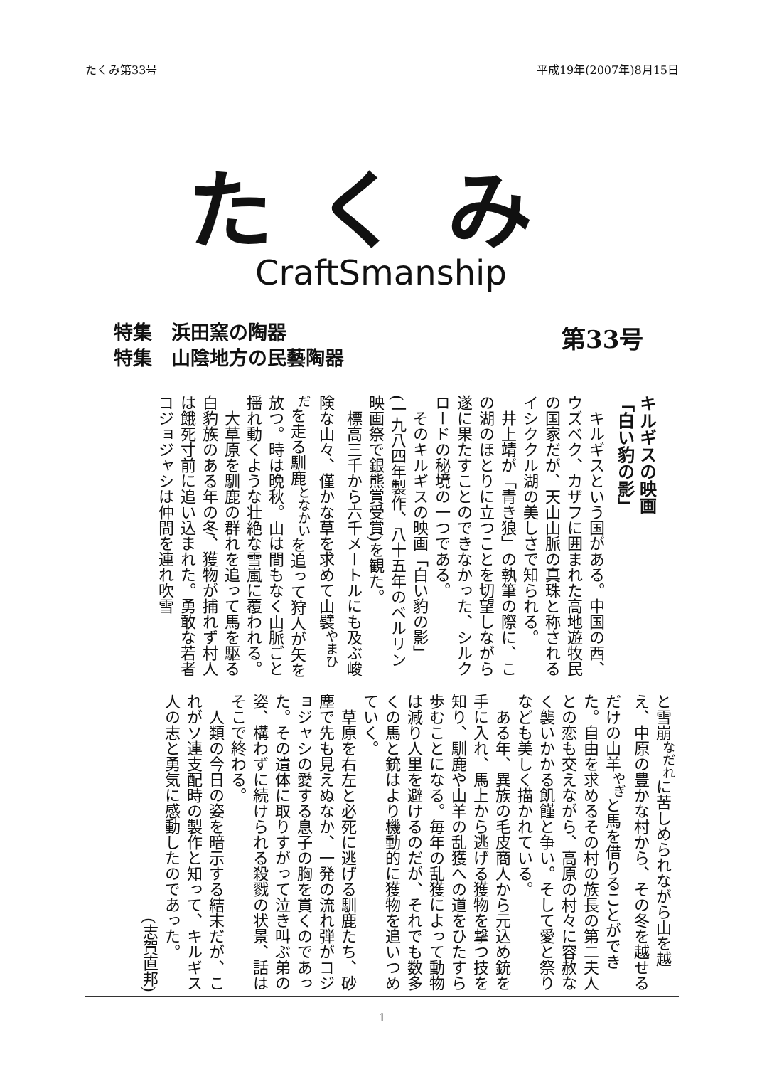たくみ第33号 平成19年(2007年)8月15日
たくみ
CraftSmanship
特集　浜田窯の陶器
特集　山陰地方の民藝陶器
第33号
キルギスの映画
「白い豹の影」
　キルギスという国がある。中国の西、ウズベク、カザフに囲まれた高地遊牧民の国家だが、天山山脈の真珠と称されるイシククル湖の美しさで知られる。
　井上靖が「青き狼」の執筆の際に、この湖のほとりに立つことを切望しながら遂に果たすことのできなかった、シルクロードの秘境の一つである。
　そのキルギスの映画「白い豹の影」(一九八四年製作、八十五年のベルリン映画祭で銀熊賞受賞)を観た。
　標高三千から六千メートルにも及ぶ峻険な山々、僅かな草を求めて山襞<sup>やまひだ</sup>を走る馴鹿<sup>となかい</sup>を追って狩人が矢を放つ。時は晩秋。山は間もなく山脈ごと揺れ動くような壮絶な雪嵐に覆われる。
　大草原を馴鹿の群れを追って馬を駆る白豹族のある年の冬、獲物が捕れず村人は餓死寸前に追い込まれた。勇敢な若者コジョジャシは仲間を連れ吹雪
と雪崩<sup>なだれ</sup>に苦しめられながら山を越え、中原の豊かな村から、その冬を越せるだけの山羊<sup>やぎ</sup>と馬を借りることができた。自由を求めるその村の族長の第二夫人との恋も交えながら、高原の村々に容赦なく襲いかかる飢饉と争い。そして愛と祭りなども美しく描かれている。
　ある年、異族の毛皮商人から元込め銃を手に入れ、馬上から逃げる獲物を撃つ技を知り、馴鹿や山羊の乱獲への道をひたすら歩むことになる。毎年の乱獲によって動物は減り人里を避けるのだが、それでも数多くの馬と銃はより機動的に獲物を追いつめていく。
　草原を右左と必死に逃げる馴鹿たち、砂塵で先も見えぬなか、一発の流れ弾がコジョジャシの愛する息子の胸を貫くのであった。その遺体に取りすがって泣き叫ぶ弟の姿、構わずに続けられる殺戮の状景、話はそこで終わる。
　人類の今日の姿を暗示する結末だが、これがソ連支配時の製作と知って、キルギス人の志と勇気に感動したのであった。
(志賀直邦)
1